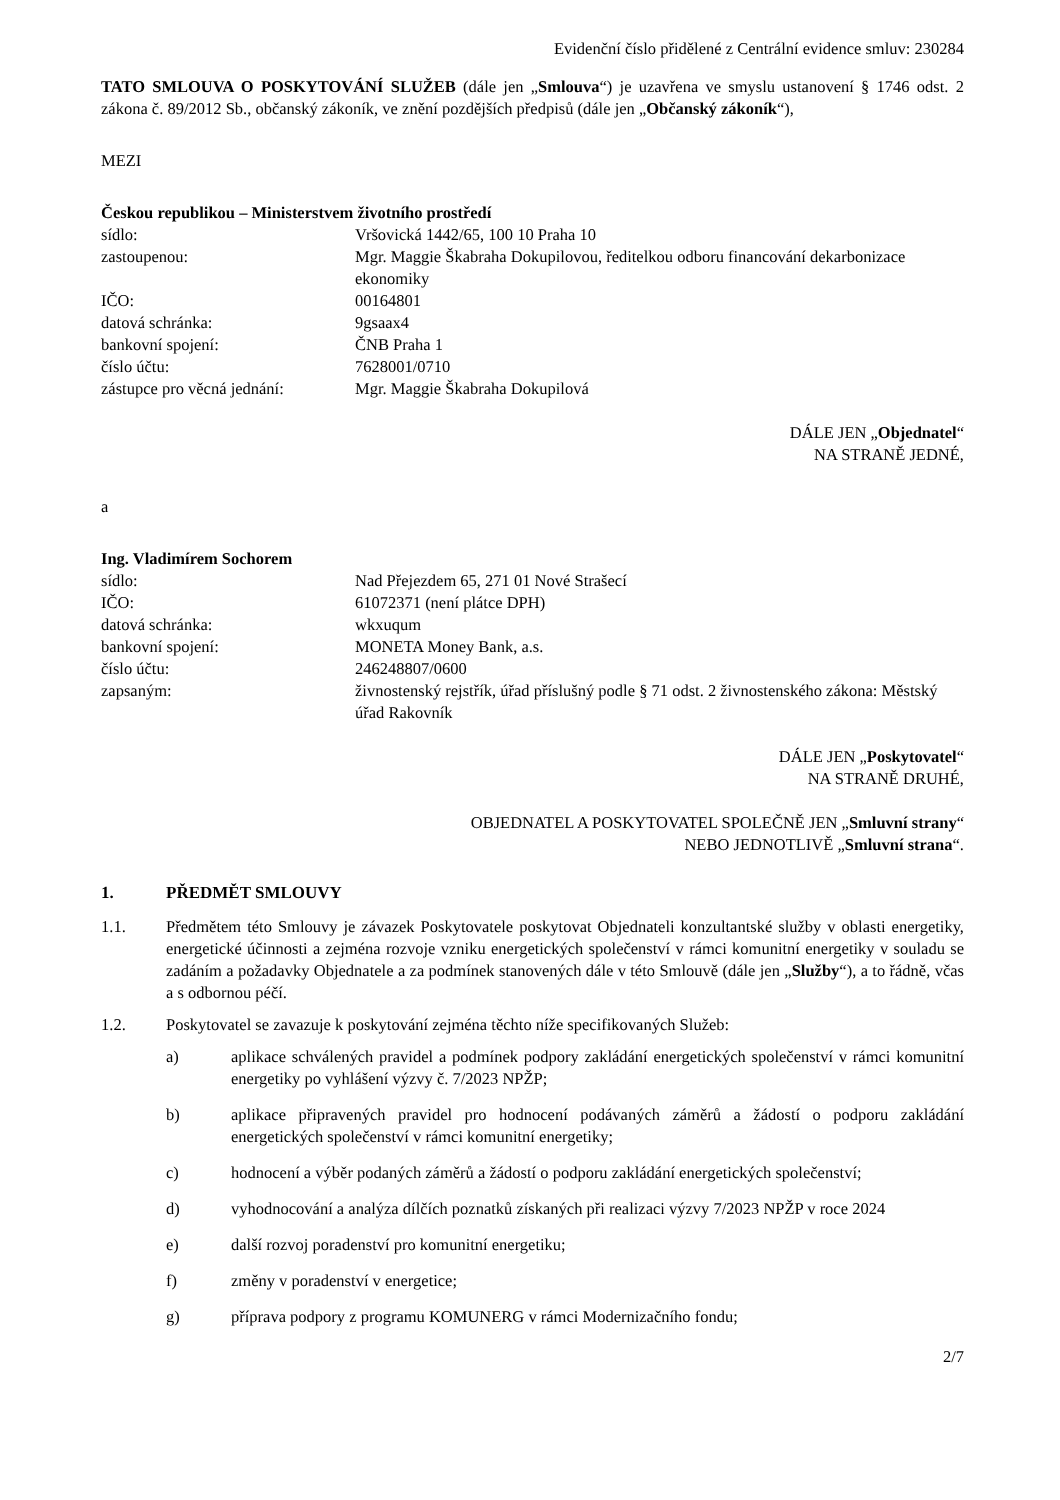Evidenční číslo přidělené z Centrální evidence smluv: 230284
TATO SMLOUVA O POSKYTOVÁNÍ SLUŽEB (dále jen „Smlouva“) je uzavřena ve smyslu ustanovení § 1746 odst. 2 zákona č. 89/2012 Sb., občanský zákoník, ve znění pozdějších předpisů (dále jen „Občanský zákoník“),
MEZI
Českou republikou – Ministerstvem životního prostředí
| sídlo: | Vršovická 1442/65, 100 10 Praha 10 |
| zastoupenou: | Mgr. Maggie Škabraha Dokupilovou, ředitelkou odboru financování dekarbonizace ekonomiky |
| IČO: | 00164801 |
| datová schránka: | 9gsaax4 |
| bankovní spojení: | ČNB Praha 1 |
| číslo účtu: | 7628001/0710 |
| zástupce pro věcná jednání: | Mgr. Maggie Škabraha Dokupilová |
DÁLE JEN „Objednatel“
NA STRANĚ JEDNÉ,
a
Ing. Vladimírem Sochorem
| sídlo: | Nad Přejezdem 65, 271 01 Nové Strašecí |
| IČO: | 61072371 (není plátce DPH) |
| datová schránka: | wkxuqum |
| bankovní spojení: | MONETA Money Bank, a.s. |
| číslo účtu: | 246248807/0600 |
| zapsaným: | živnostenský rejstřík, úřad příslušný podle § 71 odst. 2 živnostenského zákona: Městský úřad Rakovník |
DÁLE JEN „Poskytovatel“
NA STRANĚ DRUHÉ,
OBJEDNATEL A POSKYTOVATEL SPOLEČNĚ JEN „Smluvní strany“
NEBO JEDNOTLIVĚ „Smluvní strana“.
1. PŘEDMĚT SMLOUVY
1.1. Předmětem této Smlouvy je závazek Poskytovatele poskytovat Objednateli konzultantské služby v oblasti energetiky, energetické účinnosti a zejména rozvoje vzniku energetických společenství v rámci komunitní energetiky v souladu se zadáním a požadavky Objednatele a za podmínek stanovených dále v této Smlouvě (dále jen „Služby“), a to řádně, včas a s odbornou péčí.
1.2. Poskytovatel se zavazuje k poskytování zejména těchto níže specifikovaných Služeb:
a) aplikace schválených pravidel a podmínek podpory zakládání energetických společenství v rámci komunitní energetiky po vyhlášení výzvy č. 7/2023 NPŽP;
b) aplikace připravených pravidel pro hodnocení podávaných záměrů a žádostí o podporu zakládání energetických společenství v rámci komunitní energetiky;
c) hodnocení a výběr podaných záměrů a žádostí o podporu zakládání energetických společenství;
d) vyhodnocování a analýza dílčích poznatků získaných při realizaci výzvy 7/2023 NPŽP v roce 2024
e) další rozvoj poradenství pro komunitní energetiku;
f) změny v poradenství v energetice;
g) příprava podpory z programu KOMUNERG v rámci Modernizačního fondu;
2/7